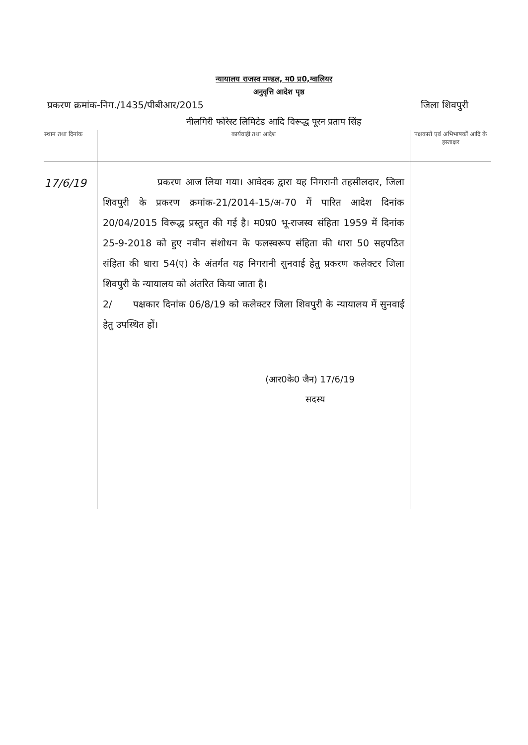न्यायालय राजस्व मण्डल, म0 प्र0,ग्वालियर
अनुवृत्ति आदेश पृष्ठ
प्रकरण क्रमांक-निग./1435/पीबीआर/2015 जिला शिवपुरी
नीलगिरी फोरेस्ट लिमिटेड आदि विरूद्ध पूरन प्रताप सिंह
| स्थान तथा दिनांक | कार्यवाही तथा आदेश | पक्षकारों एवं अभिभाषकों आदि के हस्ताक्षर |
| --- | --- | --- |
| 17/6/19 | प्रकरण आज लिया गया। आवेदक द्वारा यह निगरानी तहसीलदार, जिला शिवपुरी के प्रकरण क्रमांक-21/2014-15/अ-70 में पारित आदेश दिनांक 20/04/2015 विरूद्ध प्रस्तुत की गई है। म0प्र0 भू-राजस्व संहिता 1959 में दिनांक 25-9-2018 को हुए नवीन संशोधन के फलस्वरूप संहिता की धारा 50 सहपठित संहिता की धारा 54(ए) के अंतर्गत यह निगरानी सुनवाई हेतु प्रकरण कलेक्टर जिला शिवपुरी के न्यायालय को अंतरित किया जाता है। 2/ पक्षकार दिनांक 06/8/19 को कलेक्टर जिला शिवपुरी के न्यायालय में सुनवाई हेतु उपस्थित हों। (आर0के0 जैन) 17/6/19 सदस्य | |